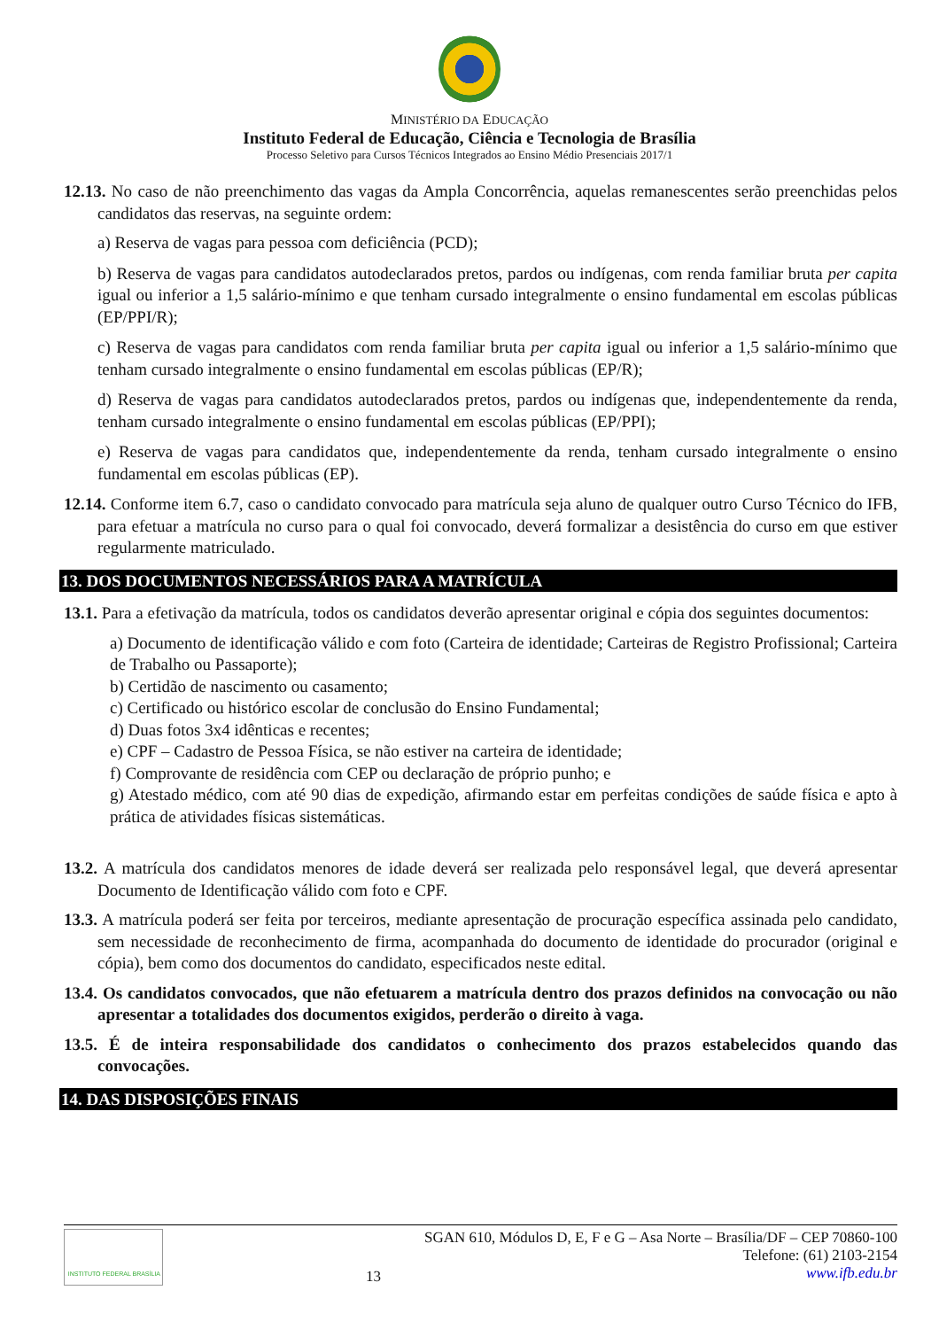MINISTÉRIO DA EDUCAÇÃO
Instituto Federal de Educação, Ciência e Tecnologia de Brasília
Processo Seletivo para Cursos Técnicos Integrados ao Ensino Médio Presenciais 2017/1
12.13. No caso de não preenchimento das vagas da Ampla Concorrência, aquelas remanescentes serão preenchidas pelos candidatos das reservas, na seguinte ordem:
a) Reserva de vagas para pessoa com deficiência (PCD);
b) Reserva de vagas para candidatos autodeclarados pretos, pardos ou indígenas, com renda familiar bruta per capita igual ou inferior a 1,5 salário-mínimo e que tenham cursado integralmente o ensino fundamental em escolas públicas (EP/PPI/R);
c) Reserva de vagas para candidatos com renda familiar bruta per capita igual ou inferior a 1,5 salário-mínimo que tenham cursado integralmente o ensino fundamental em escolas públicas (EP/R);
d) Reserva de vagas para candidatos autodeclarados pretos, pardos ou indígenas que, independentemente da renda, tenham cursado integralmente o ensino fundamental em escolas públicas (EP/PPI);
e) Reserva de vagas para candidatos que, independentemente da renda, tenham cursado integralmente o ensino fundamental em escolas públicas (EP).
12.14. Conforme item 6.7, caso o candidato convocado para matrícula seja aluno de qualquer outro Curso Técnico do IFB, para efetuar a matrícula no curso para o qual foi convocado, deverá formalizar a desistência do curso em que estiver regularmente matriculado.
13. DOS DOCUMENTOS NECESSÁRIOS PARA A MATRÍCULA
13.1. Para a efetivação da matrícula, todos os candidatos deverão apresentar original e cópia dos seguintes documentos:
a) Documento de identificação válido e com foto (Carteira de identidade; Carteiras de Registro Profissional; Carteira de Trabalho ou Passaporte);
b) Certidão de nascimento ou casamento;
c) Certificado ou histórico escolar de conclusão do Ensino Fundamental;
d) Duas fotos 3x4 idênticas e recentes;
e) CPF – Cadastro de Pessoa Física, se não estiver na carteira de identidade;
f) Comprovante de residência com CEP ou declaração de próprio punho; e
g) Atestado médico, com até 90 dias de expedição, afirmando estar em perfeitas condições de saúde física e apto à prática de atividades físicas sistemáticas.
13.2. A matrícula dos candidatos menores de idade deverá ser realizada pelo responsável legal, que deverá apresentar Documento de Identificação válido com foto e CPF.
13.3. A matrícula poderá ser feita por terceiros, mediante apresentação de procuração específica assinada pelo candidato, sem necessidade de reconhecimento de firma, acompanhada do documento de identidade do procurador (original e cópia), bem como dos documentos do candidato, especificados neste edital.
13.4. Os candidatos convocados, que não efetuarem a matrícula dentro dos prazos definidos na convocação ou não apresentar a totalidades dos documentos exigidos, perderão o direito à vaga.
13.5. É de inteira responsabilidade dos candidatos o conhecimento dos prazos estabelecidos quando das convocações.
14. DAS DISPOSIÇÕES FINAIS
INSTITUTO FEDERAL BRASÍLIA
13 SGAN 610, Módulos D, E, F e G – Asa Norte – Brasília/DF – CEP 70860-100
Telefone: (61) 2103-2154
www.ifb.edu.br